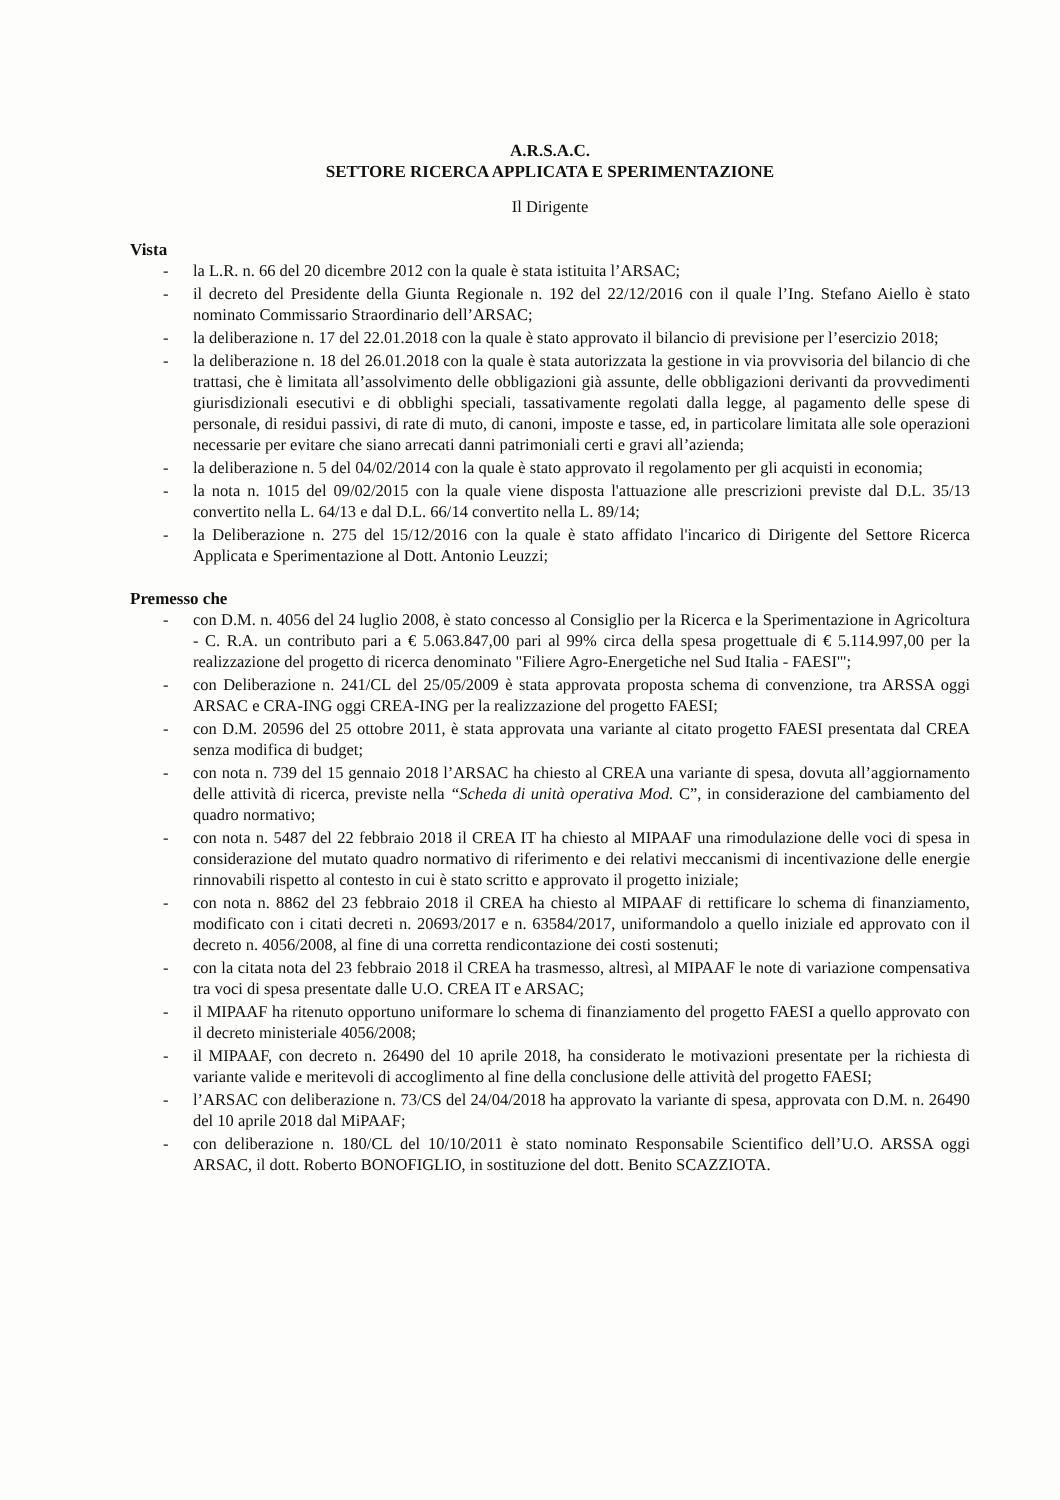A.R.S.A.C.
SETTORE RICERCA APPLICATA E SPERIMENTAZIONE
Il Dirigente
Vista
- la L.R. n. 66 del 20 dicembre 2012 con la quale è stata istituita l’ARSAC;
- il decreto del Presidente della Giunta Regionale n. 192 del 22/12/2016 con il quale l’Ing. Stefano Aiello è stato nominato Commissario Straordinario dell’ARSAC;
- la deliberazione n. 17 del 22.01.2018 con la quale è stato approvato il bilancio di previsione per l’esercizio 2018;
- la deliberazione n. 18 del 26.01.2018 con la quale è stata autorizzata la gestione in via provvisoria del bilancio di che trattasi, che è limitata all’assolvimento delle obbligazioni già assunte, delle obbligazioni derivanti da provvedimenti giurisdizionali esecutivi e di obblighi speciali, tassativamente regolati dalla legge, al pagamento delle spese di personale, di residui passivi, di rate di muto, di canoni, imposte e tasse, ed, in particolare limitata alle sole operazioni necessarie per evitare che siano arrecati danni patrimoniali certi e gravi all’azienda;
- la deliberazione n. 5 del 04/02/2014 con la quale è stato approvato il regolamento per gli acquisti in economia;
- la nota n. 1015 del 09/02/2015 con la quale viene disposta l'attuazione alle prescrizioni previste dal D.L. 35/13 convertito nella L. 64/13 e dal D.L. 66/14 convertito nella L. 89/14;
- la Deliberazione n. 275 del 15/12/2016 con la quale è stato affidato l'incarico di Dirigente del Settore Ricerca Applicata e Sperimentazione al Dott. Antonio Leuzzi;
Premesso che
- con D.M. n. 4056 del 24 luglio 2008, è stato concesso al Consiglio per la Ricerca e la Sperimentazione in Agricoltura - C. R.A. un contributo pari a € 5.063.847,00 pari al 99% circa della spesa progettuale di € 5.114.997,00 per la realizzazione del progetto di ricerca denominato "Filiere Agro-Energetiche nel Sud Italia - FAESI'";
- con Deliberazione n. 241/CL del 25/05/2009 è stata approvata proposta schema di convenzione, tra ARSSA oggi ARSAC e CRA-ING oggi CREA-ING per la realizzazione del progetto FAESI;
- con D.M. 20596 del 25 ottobre 2011, è stata approvata una variante al citato progetto FAESI presentata dal CREA senza modifica di budget;
- con nota n. 739 del 15 gennaio 2018 l’ARSAC ha chiesto al CREA una variante di spesa, dovuta all’aggiornamento delle attività di ricerca, previste nella “Scheda di unità operativa Mod. C”, in considerazione del cambiamento del quadro normativo;
- con nota n. 5487 del 22 febbraio 2018 il CREA IT ha chiesto al MIPAAF una rimodulazione delle voci di spesa in considerazione del mutato quadro normativo di riferimento e dei relativi meccanismi di incentivazione delle energie rinnovabili rispetto al contesto in cui è stato scritto e approvato il progetto iniziale;
- con nota n. 8862 del 23 febbraio 2018 il CREA ha chiesto al MIPAAF di rettificare lo schema di finanziamento, modificato con i citati decreti n. 20693/2017 e n. 63584/2017, uniformandolo a quello iniziale ed approvato con il decreto n. 4056/2008, al fine di una corretta rendicontazione dei costi sostenuti;
- con la citata nota del 23 febbraio 2018 il CREA ha trasmesso, altresì, al MIPAAF le note di variazione compensativa tra voci di spesa presentate dalle U.O. CREA IT e ARSAC;
- il MIPAAF ha ritenuto opportuno uniformare lo schema di finanziamento del progetto FAESI a quello approvato con il decreto ministeriale 4056/2008;
- il MIPAAF, con decreto n. 26490 del 10 aprile 2018, ha considerato le motivazioni presentate per la richiesta di variante valide e meritevoli di accoglimento al fine della conclusione delle attività del progetto FAESI;
- l’ARSAC con deliberazione n. 73/CS del 24/04/2018 ha approvato la variante di spesa, approvata con D.M. n. 26490 del 10 aprile 2018 dal MiPAAF;
- con deliberazione n. 180/CL del 10/10/2011 è stato nominato Responsabile Scientifico dell’U.O. ARSSA oggi ARSAC, il dott. Roberto BONOFIGLIO, in sostituzione del dott. Benito SCAZZIOTA.